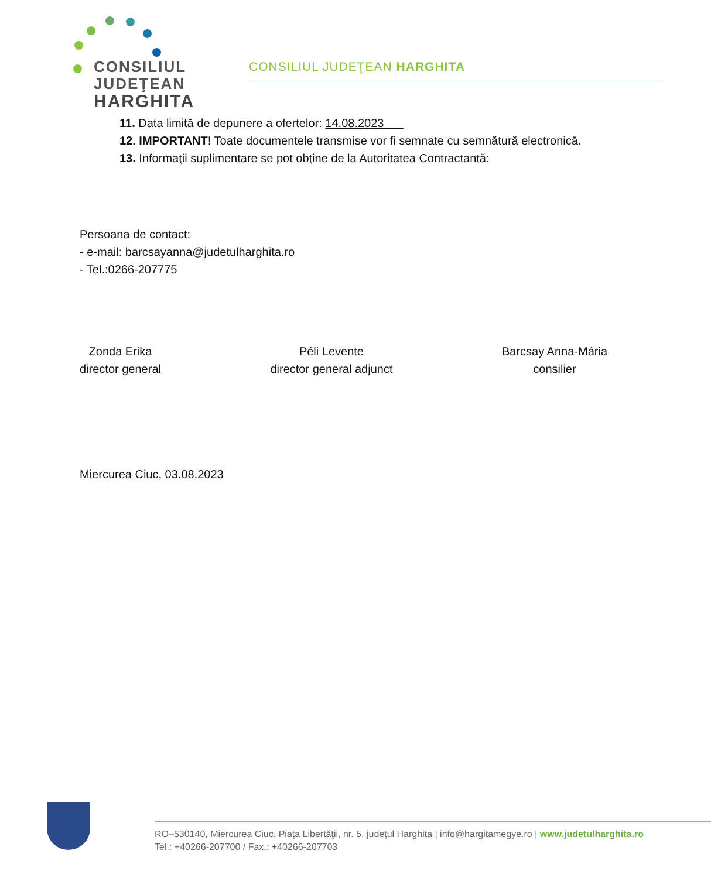CONSILIUL
JUDEŢEAN
HARGHITA
CONSILIUL JUDEŢEAN HARGHITA
11. Data limită de depunere a ofertelor: 14.08.2023
12. IMPORTANT! Toate documentele transmise vor fi semnate cu semnătură electronică.
13. Informaţii suplimentare se pot obţine de la Autoritatea Contractantă:
Persoana de contact:
- e-mail: barcsayanna@judetulharghita.ro
- Tel.:0266-207775
Zonda Erika
director general
Péli Levente
director general adjunct
Barcsay Anna-Mária
consilier
Miercurea Ciuc, 03.08.2023
RO–530140, Miercurea Ciuc, Piaţa Libertăţii, nr. 5, judeţul Harghita | info@hargitamegye.ro | www.judetulharghita.ro
Tel.: +40266-207700 / Fax.: +40266-207703